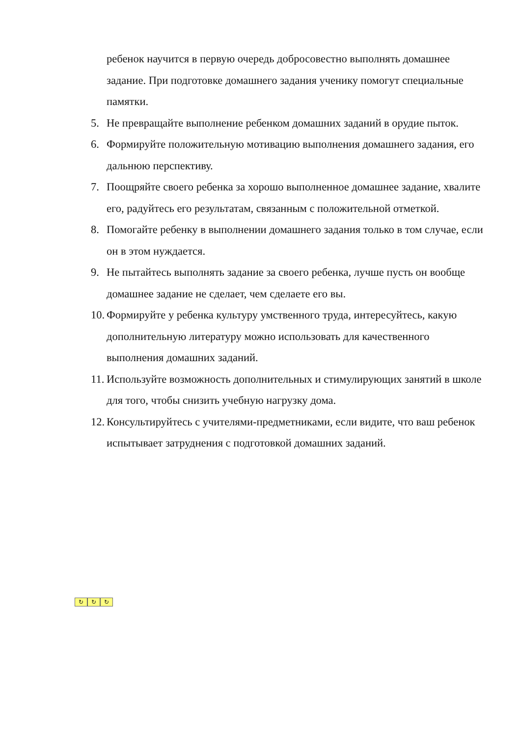ребенок научится в первую очередь добросовестно выполнять домашнее задание. При подготовке домашнего задания ученику помогут специальные памятки.
5. Не превращайте выполнение ребенком домашних заданий в орудие пыток.
6. Формируйте положительную мотивацию выполнения домашнего задания, его дальнюю перспективу.
7. Поощряйте своего ребенка за хорошо выполненное домашнее задание, хвалите его, радуйтесь его результатам, связанным с положительной отметкой.
8. Помогайте ребенку в выполнении домашнего задания только в том случае, если он в этом нуждается.
9. Не пытайтесь выполнять задание за своего ребенка, лучше пусть он вообще домашнее задание не сделает, чем сделаете его вы.
10. Формируйте у ребенка культуру умственного труда, интересуйтесь, какую дополнительную литературу можно использовать для качественного выполнения домашних заданий.
11. Используйте возможность дополнительных и стимулирующих занятий в школе для того, чтобы снизить учебную нагрузку дома.
12. Консультируйтесь с учителями-предметниками, если видите, что ваш ребенок испытывает затруднения с подготовкой домашних заданий.
↻ ↻ ↻